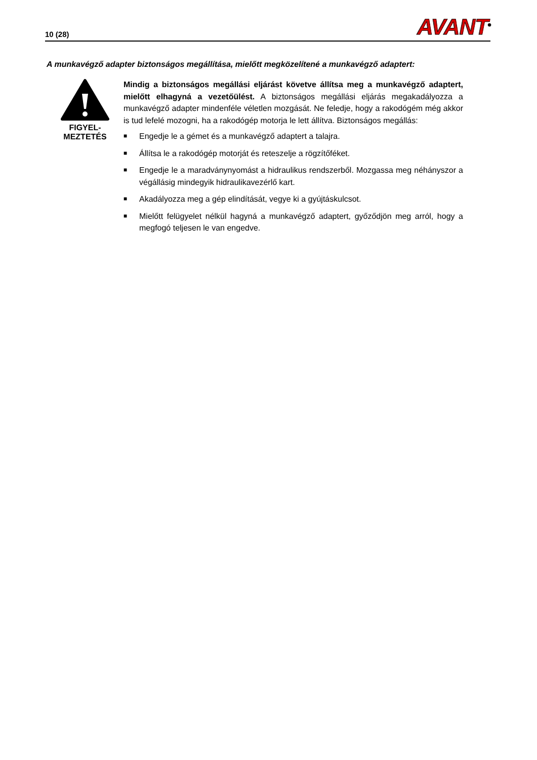10 (28)
AVANT<sup>®</sup>
A munkavégző adapter biztonságos megállítása, mielőtt megközelítené a munkavégző adaptert:
FIGYEL-
MEZTETÉS
Mindig a biztonságos megállási eljárást követve állítsa meg a munkavégző adaptert, mielőtt elhagyná a vezetőülést. A biztonságos megállási eljárás megakadályozza a munkavégző adapter mindenféle véletlen mozgását. Ne feledje, hogy a rakodógém még akkor is tud lefelé mozogni, ha a rakodógép motorja le lett állítva. Biztonságos megállás:
■ Engedje le a gémet és a munkavégző adaptert a talajra.
■ Állítsa le a rakodógép motorját és reteszelje a rögzítőféket.
■ Engedje le a maradványnyomást a hidraulikus rendszerből. Mozgassa meg néhányszor a végállásig mindegyik hidraulikavezérlő kart.
■ Akadályozza meg a gép elindítását, vegye ki a gyújtáskulcsot.
■ Mielőtt felügyelet nélkül hagyná a munkavégző adaptert, győződjön meg arról, hogy a megfogó teljesen le van engedve.